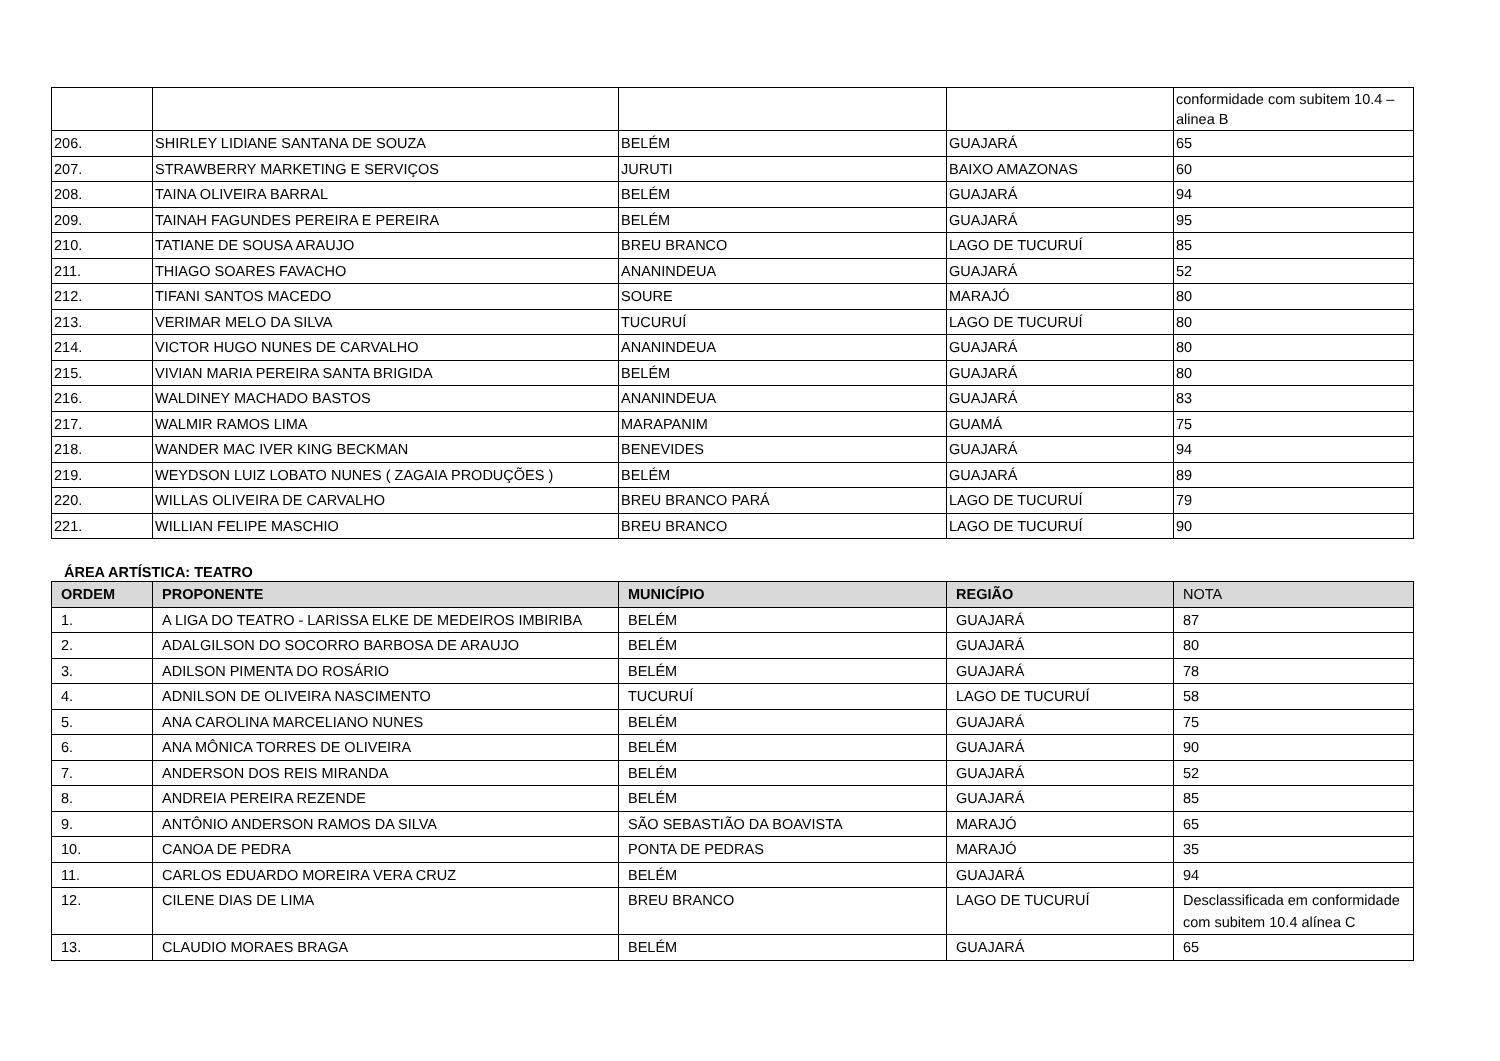| | | | | conformidade com subitem 10.4 – alinea B |
| 206. | SHIRLEY LIDIANE SANTANA DE SOUZA | BELÉM | GUAJARÁ | 65 |
| 207. | STRAWBERRY MARKETING E SERVIÇOS | JURUTI | BAIXO AMAZONAS | 60 |
| 208. | TAINA OLIVEIRA BARRAL | BELÉM | GUAJARÁ | 94 |
| 209. | TAINAH FAGUNDES PEREIRA E PEREIRA | BELÉM | GUAJARÁ | 95 |
| 210. | TATIANE DE SOUSA ARAUJO | BREU BRANCO | LAGO DE TUCURUÍ | 85 |
| 211. | THIAGO SOARES FAVACHO | ANANINDEUA | GUAJARÁ | 52 |
| 212. | TIFANI SANTOS MACEDO | SOURE | MARAJÓ | 80 |
| 213. | VERIMAR MELO DA SILVA | TUCURUÍ | LAGO DE TUCURUÍ | 80 |
| 214. | VICTOR HUGO NUNES DE CARVALHO | ANANINDEUA | GUAJARÁ | 80 |
| 215. | VIVIAN MARIA PEREIRA SANTA BRIGIDA | BELÉM | GUAJARÁ | 80 |
| 216. | WALDINEY MACHADO BASTOS | ANANINDEUA | GUAJARÁ | 83 |
| 217. | WALMIR RAMOS LIMA | MARAPANIM | GUAMÁ | 75 |
| 218. | WANDER MAC IVER KING BECKMAN | BENEVIDES | GUAJARÁ | 94 |
| 219. | WEYDSON LUIZ LOBATO NUNES ( ZAGAIA PRODUÇÕES ) | BELÉM | GUAJARÁ | 89 |
| 220. | WILLAS OLIVEIRA DE CARVALHO | BREU BRANCO PARÁ | LAGO DE TUCURUÍ | 79 |
| 221. | WILLIAN FELIPE MASCHIO | BREU BRANCO | LAGO DE TUCURUÍ | 90 |
ÁREA ARTÍSTICA: TEATRO
| ORDEM | PROPONENTE | MUNICÍPIO | REGIÃO | NOTA |
| --- | --- | --- | --- | --- |
| 1. | A LIGA DO TEATRO - LARISSA ELKE DE MEDEIROS IMBIRIBA | BELÉM | GUAJARÁ | 87 |
| 2. | ADALGILSON DO SOCORRO BARBOSA DE ARAUJO | BELÉM | GUAJARÁ | 80 |
| 3. | ADILSON PIMENTA DO ROSÁRIO | BELÉM | GUAJARÁ | 78 |
| 4. | ADNILSON DE OLIVEIRA NASCIMENTO | TUCURUÍ | LAGO DE TUCURUÍ | 58 |
| 5. | ANA CAROLINA MARCELIANO NUNES | BELÉM | GUAJARÁ | 75 |
| 6. | ANA MÔNICA TORRES DE OLIVEIRA | BELÉM | GUAJARÁ | 90 |
| 7. | ANDERSON DOS REIS MIRANDA | BELÉM | GUAJARÁ | 52 |
| 8. | ANDREIA PEREIRA REZENDE | BELÉM | GUAJARÁ | 85 |
| 9. | ANTÔNIO ANDERSON RAMOS DA SILVA | SÃO SEBASTIÃO DA BOAVISTA | MARAJÓ | 65 |
| 10. | CANOA DE PEDRA | PONTA DE PEDRAS | MARAJÓ | 35 |
| 11. | CARLOS EDUARDO MOREIRA VERA CRUZ | BELÉM | GUAJARÁ | 94 |
| 12. | CILENE DIAS DE LIMA | BREU BRANCO | LAGO DE TUCURUÍ | Desclassificada em conformidade com subitem 10.4 alínea C |
| 13. | CLAUDIO MORAES BRAGA | BELÉM | GUAJARÁ | 65 |